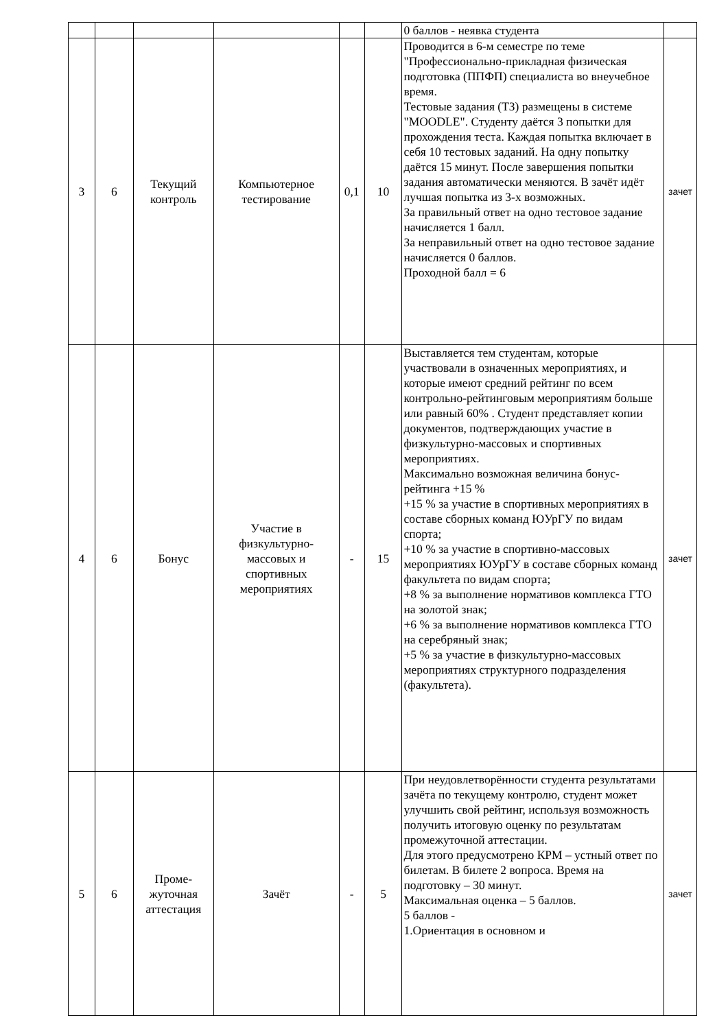| | | | | | | 0 баллов - неявка студента | |
| 3 | 6 | Текущий контроль | Компьютерное тестирование | 0,1 | 10 | Проводится в 6-м семестре по теме "Профессионально-прикладная физическая подготовка (ППФП) специалиста во внеучебное время. Тестовые задания (ТЗ) размещены в системе "MOODLE". Студенту даётся 3 попытки для прохождения теста. Каждая попытка включает в себя 10 тестовых заданий. На одну попытку даётся 15 минут. После завершения попытки задания автоматически меняются. В зачёт идёт лучшая попытка из 3-х возможных. За правильный ответ на одно тестовое задание начисляется 1 балл. За неправильный ответ на одно тестовое задание начисляется 0 баллов. Проходной балл = 6 | зачет |
| 4 | 6 | Бонус | Участие в физкультурно-массовых и спортивных мероприятиях | - | 15 | Выставляется тем студентам, которые участвовали в означенных мероприятиях, и которые имеют средний рейтинг по всем контрольно-рейтинговым мероприятиям больше или равный 60% . Студент представляет копии документов, подтверждающих участие в физкультурно-массовых и спортивных мероприятиях. Максимально возможная величина бонус- рейтинга +15 % +15 % за участие в спортивных мероприятиях в составе сборных команд ЮУрГУ по видам спорта; +10 % за участие в спортивно-массовых мероприятиях ЮУрГУ в составе сборных команд факультета по видам спорта; +8 % за выполнение нормативов комплекса ГТО на золотой знак; +6 % за выполнение нормативов комплекса ГТО на серебряный знак; +5 % за участие в физкультурно-массовых мероприятиях структурного подразделения (факультета). | зачет |
| 5 | 6 | Проме-жуточная аттестация | Зачёт | - | 5 | При неудовлетворённости студента результатами зачёта по текущему контролю, студент может улучшить свой рейтинг, используя возможность получить итоговую оценку по результатам промежуточной аттестации. Для этого предусмотрено КРМ – устный ответ по билетам. В билете 2 вопроса. Время на подготовку – 30 минут. Максимальная оценка – 5 баллов. 5 баллов - 1.Ориентация в основном и | зачет |